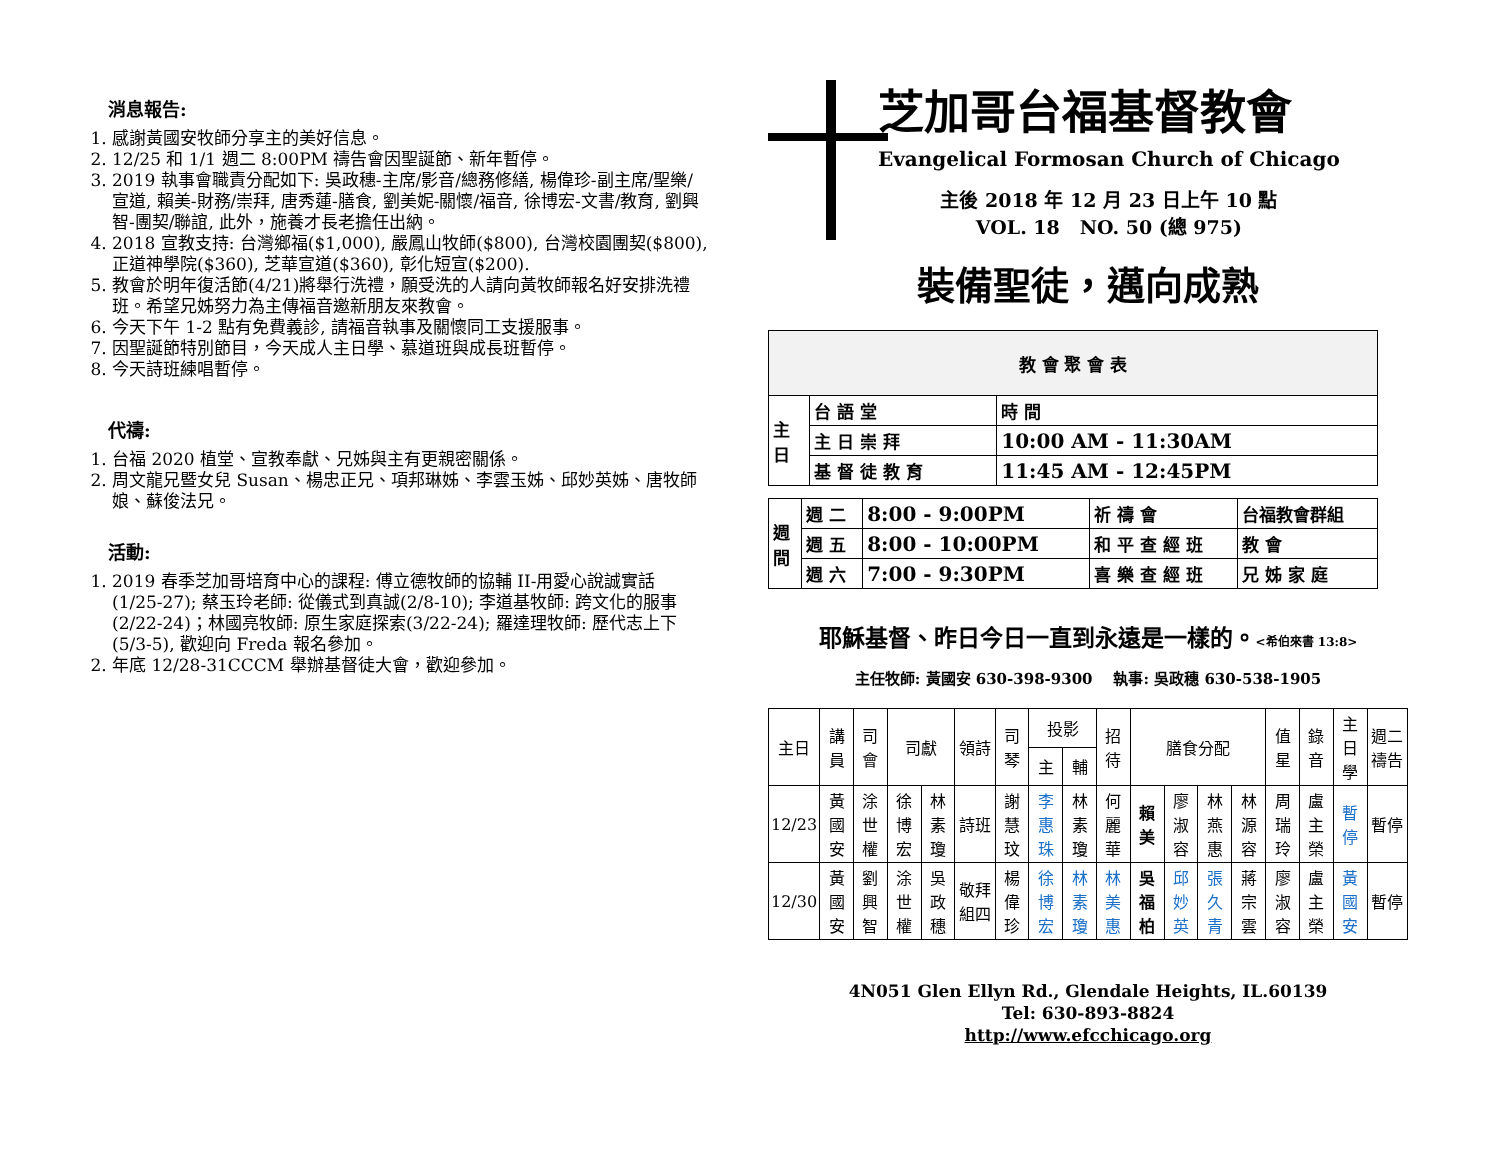消息報告:
1. 感謝黃國安牧師分享主的美好信息。
2. 12/25 和 1/1 週二 8:00PM 禱告會因聖誕節、新年暫停。
3. 2019 執事會職責分配如下: 吳政穗-主席/影音/總務修繕, 楊偉珍-副主席/聖樂/宣道, 賴美-財務/崇拜, 唐秀蓮-膳食, 劉美妮-關懷/福音, 徐博宏-文書/教育, 劉興智-團契/聯誼, 此外，施養才長老擔任出納。
4. 2018 宣教支持: 台灣鄉福($1,000), 嚴鳳山牧師($800), 台灣校園團契($800), 正道神學院($360), 芝華宣道($360), 彰化短宣($200).
5. 教會於明年復活節(4/21)將舉行洗禮，願受洗的人請向黃牧師報名好安排洗禮班。希望兄姊努力為主傳福音邀新朋友來教會。
6. 今天下午 1-2 點有免費義診, 請福音執事及關懷同工支援服事。
7. 因聖誕節特別節目，今天成人主日學、慕道班與成長班暫停。
8. 今天詩班練唱暫停。
代禱:
1. 台福 2020 植堂、宣教奉獻、兄姊與主有更親密關係。
2. 周文龍兄暨女兒 Susan、楊忠正兄、項邦琳姊、李雲玉姊、邱妙英姊、唐牧師娘、蘇俊法兄。
活動:
1. 2019 春季芝加哥培育中心的課程: 傅立德牧師的協輔 II-用愛心說誠實話 (1/25-27); 蔡玉玲老師: 從儀式到真誠(2/8-10); 李道基牧師: 跨文化的服事(2/22-24)；林國亮牧師: 原生家庭探索(3/22-24); 羅達理牧師: 歷代志上下(5/3-5), 歡迎向 Freda 報名參加。
2. 年底 12/28-31CCCM 舉辦基督徒大會，歡迎參加。
芝加哥台福基督教會
Evangelical Formosan Church of Chicago
主後 2018 年 12 月 23 日上午 10 點
VOL. 18 NO. 50 (總 975)
裝備聖徒，邁向成熟
| 教 會 聚 會 表 | | |
| 主 日 | 台 語 堂 | 時 間 |
| | 主 日 崇 拜 | 10:00 AM - 11:30AM |
| | 基 督 徒 教 育 | 11:45 AM - 12:45PM |
| 週 間 | 週 二 | 8:00 - 9:00PM | 祈 禱 會 | 台福教會群組 |
| | 週 五 | 8:00 - 10:00PM | 和 平 查 經 班 | 教 會 |
| | 週 六 | 7:00 - 9:30PM | 喜 樂 查 經 班 | 兄 姊 家 庭 |
耶穌基督、昨日今日一直到永遠是一樣的。<希伯來書 13:8>
主任牧師: 黃國安 630-398-9300 執事: 吳政穗 630-538-1905
| 主日 | 講員 | 司會 | 司獻 | | 領詩 | 司琴 | 投影 | | 招待 | 膳食分配 | | | | 值星 | 錄音 | 主日學 | 週二禱告 |
| --- | --- | --- | --- | --- | --- | --- | --- | --- | --- | --- | --- | --- | --- | --- | --- | --- | --- |
| | | | | | | | 主 | 輔 | | | | | | | | | |
| 12/23 | 黃國安 | 涂世權 | 徐博宏 | 林素瓊 | 詩班 | 謝慧玟 | 李惠珠 | 林素瓊 | 何麗華 | 賴美 | 廖淑容 | 林燕惠 | 林源容 | 周瑞玲 | 盧主榮 | 暫停 | 暫停 |
| 12/30 | 黃國安 | 劉興智 | 涂世權 | 吳政穗 | 敬拜組四 | 楊偉珍 | 徐博宏 | 林素瓊 | 林美惠 | 吳福柏 | 邱妙英 | 張久青 | 蔣宗雲 | 廖淑容 | 盧主榮 | 黃國安 | 暫停 |
4N051 Glen Ellyn Rd., Glendale Heights, IL.60139
Tel: 630-893-8824
http://www.efcchicago.org